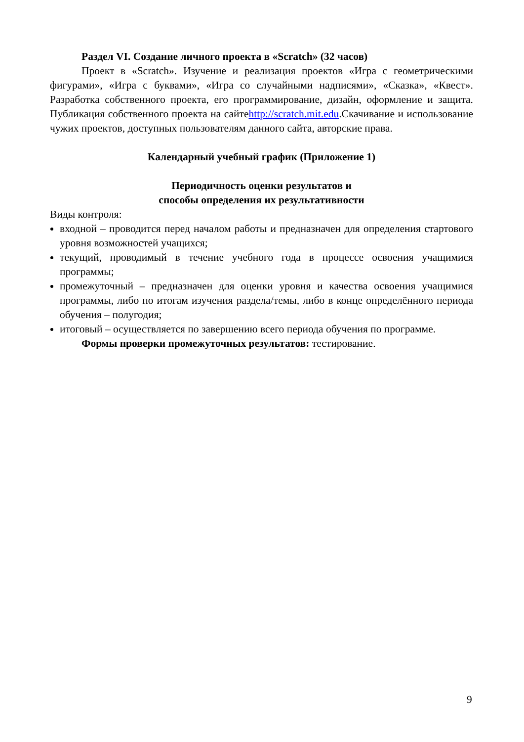Раздел VI. Создание личного проекта в «Scratch» (32 часов)
Проект в «Scratch». Изучение и реализация проектов «Игра с геометрическими фигурами», «Игра с буквами», «Игра со случайными надписями», «Сказка», «Квест». Разработка собственного проекта, его программирование, дизайн, оформление и защита. Публикация собственного проекта на сайтеhttp://scratch.mit.edu.Скачивание и использование чужих проектов, доступных пользователям данного сайта, авторские права.
Календарный учебный график (Приложение 1)
Периодичность оценки результатов и
способы определения их результативности
Виды контроля:
входной – проводится перед началом работы и предназначен для определения стартового уровня возможностей учащихся;
текущий, проводимый в течение учебного года в процессе освоения учащимися программы;
промежуточный – предназначен для оценки уровня и качества освоения учащимися программы, либо по итогам изучения раздела/темы, либо в конце определённого периода обучения – полугодия;
итоговый – осуществляется по завершению всего периода обучения по программе.
Формы проверки промежуточных результатов: тестирование.
9